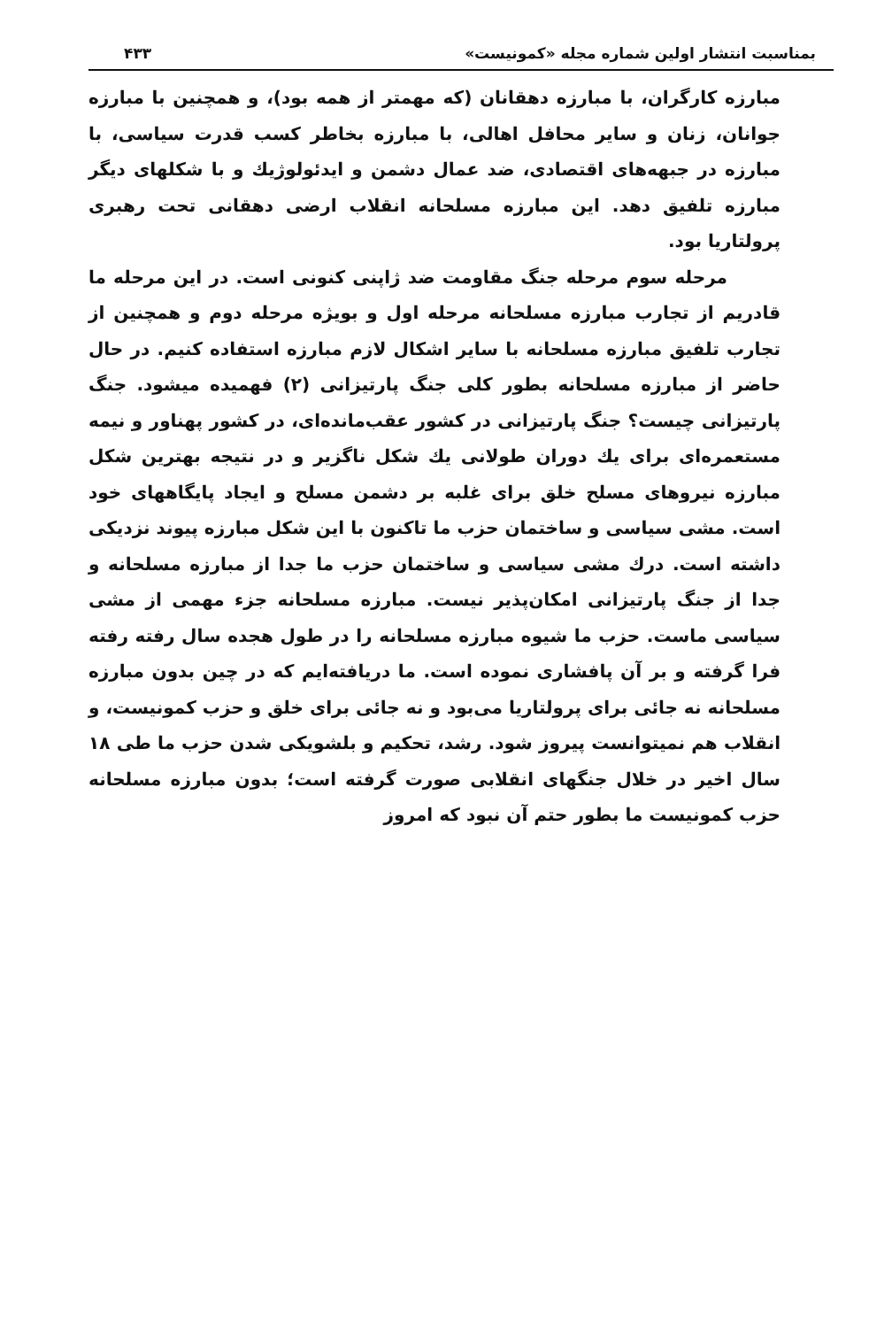بمناسبت انتشار اولین شماره مجله «کمونیست» ۴۳۳
مبارزه کارگران، با مبارزه دهقانان (که مهمتر از همه بود)، و همچنین با مبارزه جوانان، زنان و سایر محافل اهالی، با مبارزه بخاطر کسب قدرت سیاسی، با مبارزه در جبهه‌های اقتصادی، ضد عمال دشمن و ایدئولوژیك و با شکلهای دیگر مبارزه تلفیق دهد. این مبارزه مسلحانه انقلاب ارضی دهقانی تحت رهبری پرولتاریا بود.
مرحله سوم مرحله جنگ مقاومت ضد ژاپنی کنونی است. در این مرحله ما قادریم از تجارب مبارزه مسلحانه مرحله اول و بویژه مرحله دوم و همچنین از تجارب تلفیق مبارزه مسلحانه با سایر اشکال لازم مبارزه استفاده کنیم. در حال حاضر از مبارزه مسلحانه بطور کلی جنگ پارتیزانی (۲) فهمیده میشود. جنگ پارتیزانی چیست؟ جنگ پارتیزانی در کشور عقب‌مانده‌ای، در کشور پهناور و نیمه مستعمره‌ای برای یك دوران طولانی یك شکل ناگزیر و در نتیجه بهترین شکل مبارزه نیروهای مسلح خلق برای غلبه بر دشمن مسلح و ایجاد پایگاههای خود است. مشی سیاسی و ساختمان حزب ما تاکنون با این شکل مبارزه پیوند نزدیکی داشته است. درك مشی سیاسی و ساختمان حزب ما جدا از مبارزه مسلحانه و جدا از جنگ پارتیزانی امکان‌پذیر نیست. مبارزه مسلحانه جزء مهمی از مشی سیاسی ماست. حزب ما شیوه مبارزه مسلحانه را در طول هجده سال رفته رفته فرا گرفته و بر آن پافشاری نموده است. ما دریافته‌ایم که در چین بدون مبارزه مسلحانه نه جائی برای پرولتاریا می‌بود و نه جائی برای خلق و حزب کمونیست، و انقلاب هم نمیتوانست پیروز شود. رشد، تحکیم و بلشویکی شدن حزب ما طی ۱۸ سال اخیر در خلال جنگهای انقلابی صورت گرفته است؛ بدون مبارزه مسلحانه حزب کمونیست ما بطور حتم آن نبود که امروز